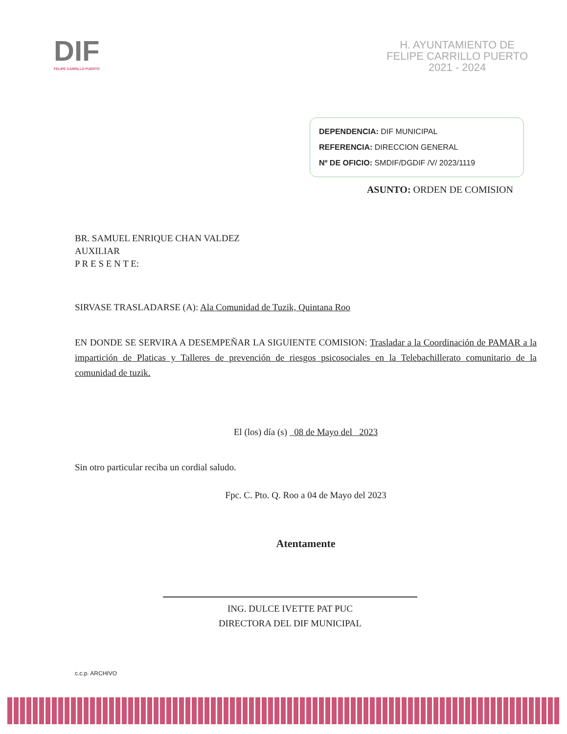DIF
FELIPE CARRILLO PUERTO
H. AYUNTAMIENTO DE
FELIPE CARRILLO PUERTO
2021 - 2024
DEPENDENCIA: DIF MUNICIPAL
REFERENCIA: DIRECCION GENERAL
Nº DE OFICIO: SMDIF/DGDIF /V/ 2023/1119
ASUNTO: ORDEN DE COMISION
BR. SAMUEL ENRIQUE CHAN VALDEZ
AUXILIAR
P R E S E N T E:
SIRVASE TRASLADARSE (A): Ala Comunidad de Tuzik, Quintana Roo
EN DONDE SE SERVIRA A DESEMPEÑAR LA SIGUIENTE COMISION: Trasladar a la Coordinación de PAMAR a la impartición de Platicas y Talleres de prevención de riesgos psicosociales en la Telebachillerato comunitario de la comunidad de tuzik.
El (los) día (s) 08 de Mayo del 2023
Sin otro particular reciba un cordial saludo.
Fpc. C. Pto. Q. Roo a 04 de Mayo del 2023
Atentamente
ING. DULCE IVETTE PAT PUC
DIRECTORA DEL DIF MUNICIPAL
c.c.p. ARCHIVO